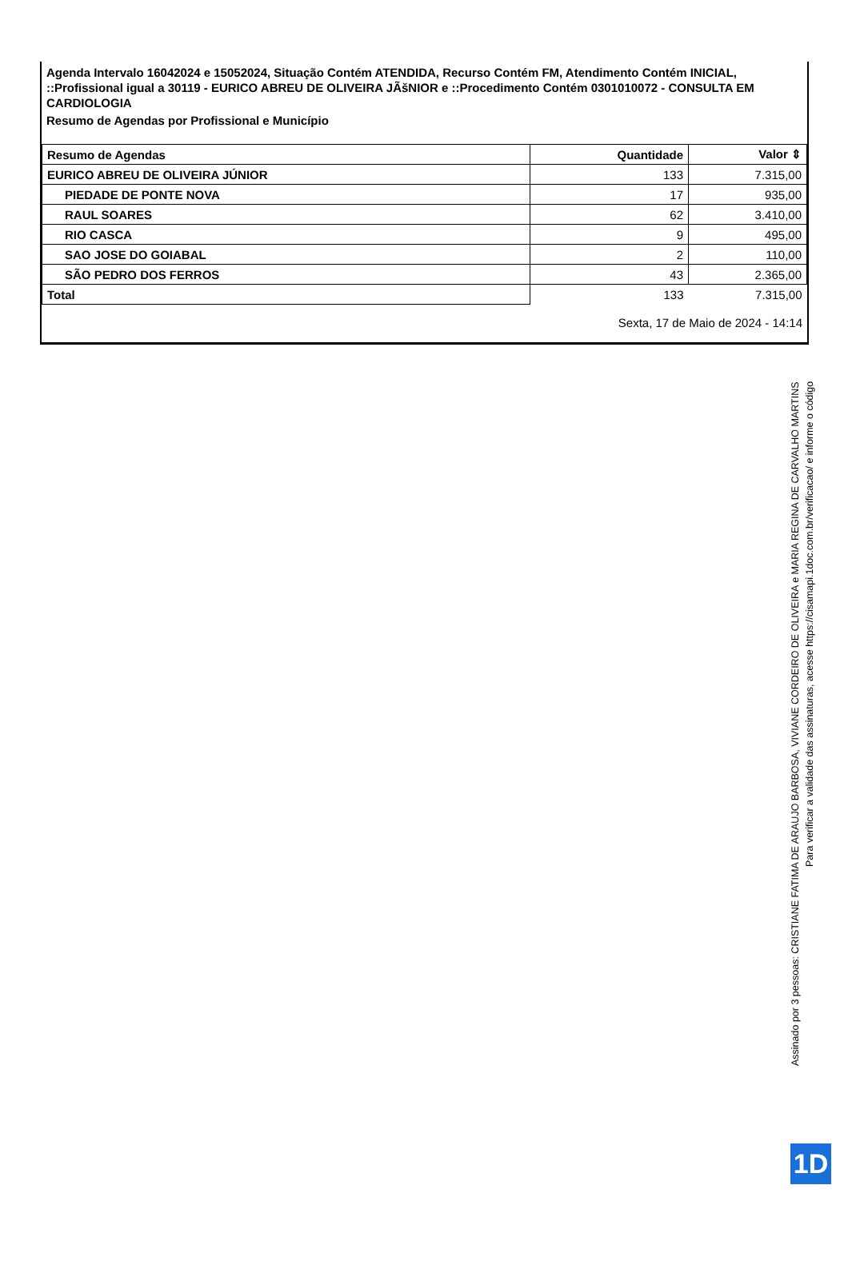Agenda Intervalo 16042024 e 15052024, Situação Contém ATENDIDA, Recurso Contém FM, Atendimento Contém INICIAL, ::Profissional igual a 30119 - EURICO ABREU DE OLIVEIRA JÃšNIOR e ::Procedimento Contém 0301010072 - CONSULTA EM CARDIOLOGIA
Resumo de Agendas por Profissional e Município
| Resumo de Agendas | Quantidade | Valor ⇕ |
| --- | --- | --- |
| EURICO ABREU DE OLIVEIRA JÚNIOR | 133 | 7.315,00 |
| PIEDADE DE PONTE NOVA | 17 | 935,00 |
| RAUL SOARES | 62 | 3.410,00 |
| RIO CASCA | 9 | 495,00 |
| SAO JOSE DO GOIABAL | 2 | 110,00 |
| SÃO PEDRO DOS FERROS | 43 | 2.365,00 |
| Total | 133 | 7.315,00 |
Sexta, 17 de Maio de 2024 - 14:14
Assinado por 3 pessoas: CRISTIANE FATIMA DE ARAUJO BARBOSA, VIVIANE CORDEIRO DE OLIVEIRA e MARIA REGINA DE CARVALHO MARTINS
Para verificar a validade das assinaturas, acesse https://cisamapi.1doc.com.br/verificacao/ e informe o código
1D